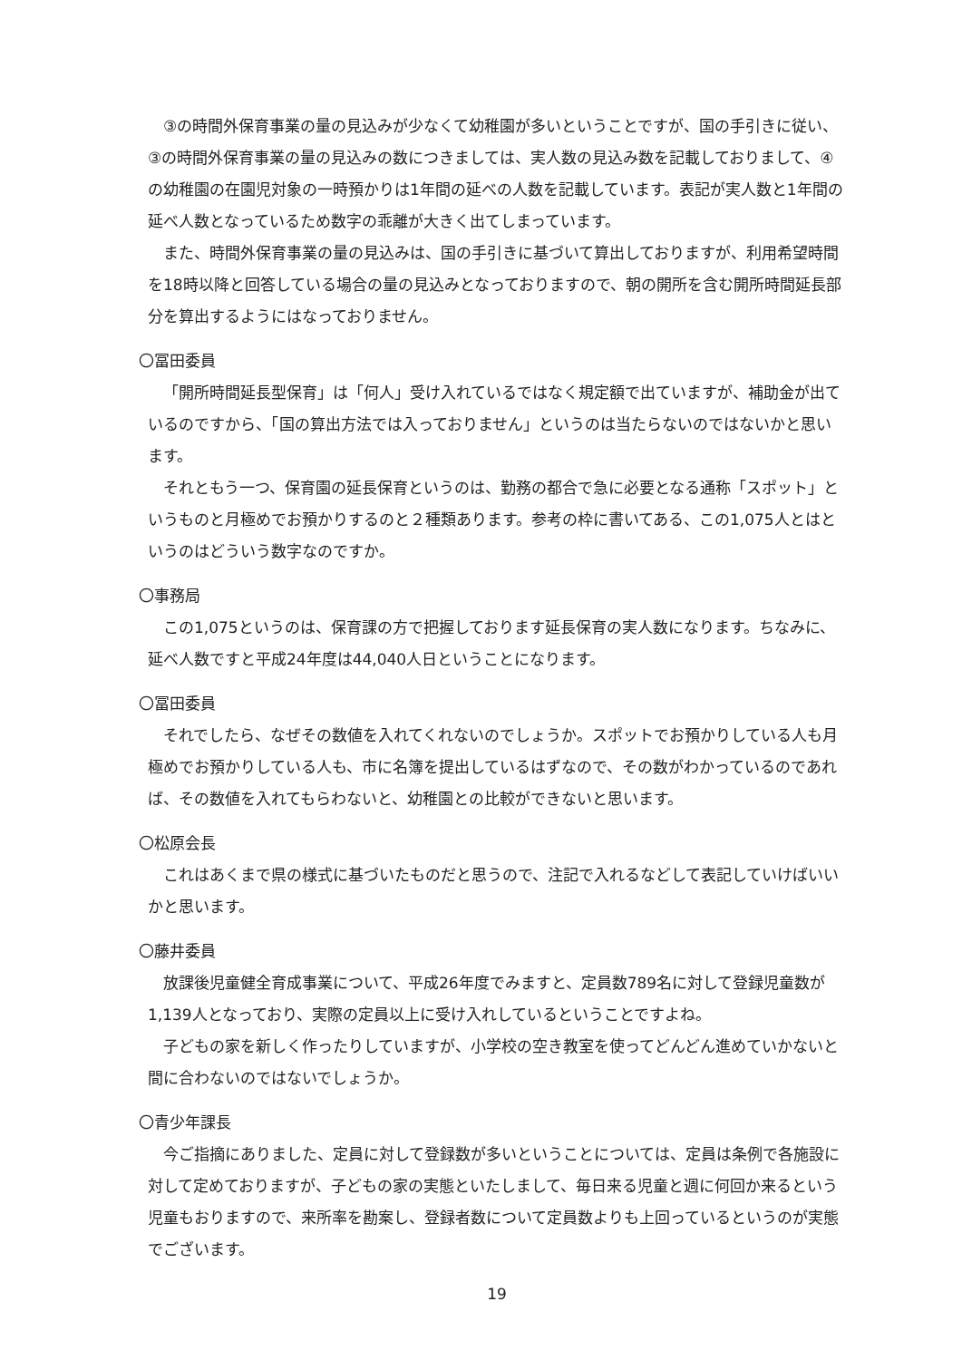③の時間外保育事業の量の見込みが少なくて幼稚園が多いということですが、国の手引きに従い、③の時間外保育事業の量の見込みの数につきましては、実人数の見込み数を記載しておりまして、④の幼稚園の在園児対象の一時預かりは1年間の延べの人数を記載しています。表記が実人数と1年間の延べ人数となっているため数字の乖離が大きく出てしまっています。
また、時間外保育事業の量の見込みは、国の手引きに基づいて算出しておりますが、利用希望時間を18時以降と回答している場合の量の見込みとなっておりますので、朝の開所を含む開所時間延長部分を算出するようにはなっておりません。
〇冨田委員
「開所時間延長型保育」は「何人」受け入れているではなく規定額で出ていますが、補助金が出ているのですから、「国の算出方法では入っておりません」というのは当たらないのではないかと思います。
それともう一つ、保育園の延長保育というのは、勤務の都合で急に必要となる通称「スポット」というものと月極めでお預かりするのと２種類あります。参考の枠に書いてある、この1,075人とはというのはどういう数字なのですか。
〇事務局
この1,075というのは、保育課の方で把握しております延長保育の実人数になります。ちなみに、延べ人数ですと平成24年度は44,040人日ということになります。
〇冨田委員
それでしたら、なぜその数値を入れてくれないのでしょうか。スポットでお預かりしている人も月極めでお預かりしている人も、市に名簿を提出しているはずなので、その数がわかっているのであれば、その数値を入れてもらわないと、幼稚園との比較ができないと思います。
〇松原会長
これはあくまで県の様式に基づいたものだと思うので、注記で入れるなどして表記していけばいいかと思います。
〇藤井委員
放課後児童健全育成事業について、平成26年度でみますと、定員数789名に対して登録児童数が1,139人となっており、実際の定員以上に受け入れしているということですよね。
子どもの家を新しく作ったりしていますが、小学校の空き教室を使ってどんどん進めていかないと間に合わないのではないでしょうか。
〇青少年課長
今ご指摘にありました、定員に対して登録数が多いということについては、定員は条例で各施設に対して定めておりますが、子どもの家の実態といたしまして、毎日来る児童と週に何回か来るという児童もおりますので、来所率を勘案し、登録者数について定員数よりも上回っているというのが実態でございます。
19